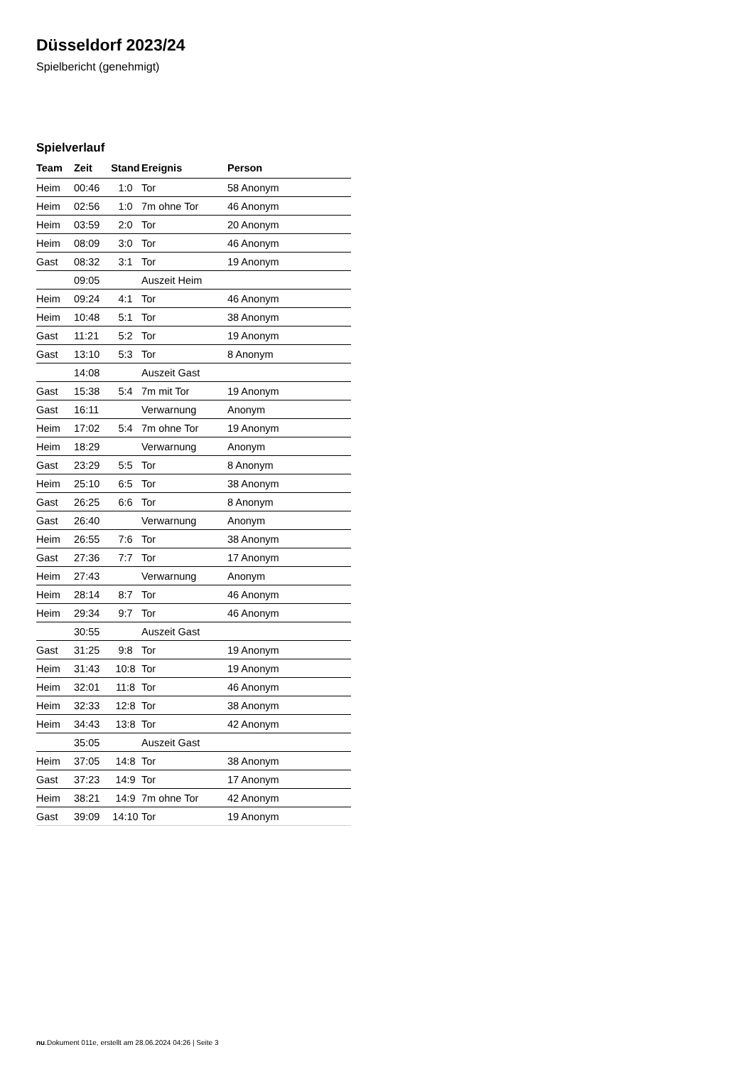Düsseldorf 2023/24
Spielbericht (genehmigt)
Spielverlauf
| Team | Zeit | Stand | Ereignis | Person |
| --- | --- | --- | --- | --- |
| Heim | 00:46 | 1:0 | Tor | 58 Anonym |
| Heim | 02:56 | 1:0 | 7m ohne Tor | 46 Anonym |
| Heim | 03:59 | 2:0 | Tor | 20 Anonym |
| Heim | 08:09 | 3:0 | Tor | 46 Anonym |
| Gast | 08:32 | 3:1 | Tor | 19 Anonym |
| | 09:05 | | Auszeit Heim | |
| Heim | 09:24 | 4:1 | Tor | 46 Anonym |
| Heim | 10:48 | 5:1 | Tor | 38 Anonym |
| Gast | 11:21 | 5:2 | Tor | 19 Anonym |
| Gast | 13:10 | 5:3 | Tor | 8 Anonym |
| | 14:08 | | Auszeit Gast | |
| Gast | 15:38 | 5:4 | 7m mit Tor | 19 Anonym |
| Gast | 16:11 | | Verwarnung | Anonym |
| Heim | 17:02 | 5:4 | 7m ohne Tor | 19 Anonym |
| Heim | 18:29 | | Verwarnung | Anonym |
| Gast | 23:29 | 5:5 | Tor | 8 Anonym |
| Heim | 25:10 | 6:5 | Tor | 38 Anonym |
| Gast | 26:25 | 6:6 | Tor | 8 Anonym |
| Gast | 26:40 | | Verwarnung | Anonym |
| Heim | 26:55 | 7:6 | Tor | 38 Anonym |
| Gast | 27:36 | 7:7 | Tor | 17 Anonym |
| Heim | 27:43 | | Verwarnung | Anonym |
| Heim | 28:14 | 8:7 | Tor | 46 Anonym |
| Heim | 29:34 | 9:7 | Tor | 46 Anonym |
| | 30:55 | | Auszeit Gast | |
| Gast | 31:25 | 9:8 | Tor | 19 Anonym |
| Heim | 31:43 | 10:8 | Tor | 19 Anonym |
| Heim | 32:01 | 11:8 | Tor | 46 Anonym |
| Heim | 32:33 | 12:8 | Tor | 38 Anonym |
| Heim | 34:43 | 13:8 | Tor | 42 Anonym |
| | 35:05 | | Auszeit Gast | |
| Heim | 37:05 | 14:8 | Tor | 38 Anonym |
| Gast | 37:23 | 14:9 | Tor | 17 Anonym |
| Heim | 38:21 | 14:9 | 7m ohne Tor | 42 Anonym |
| Gast | 39:09 | 14:10 | Tor | 19 Anonym |
nu.Dokument 011e, erstellt am 28.06.2024 04:26 | Seite 3